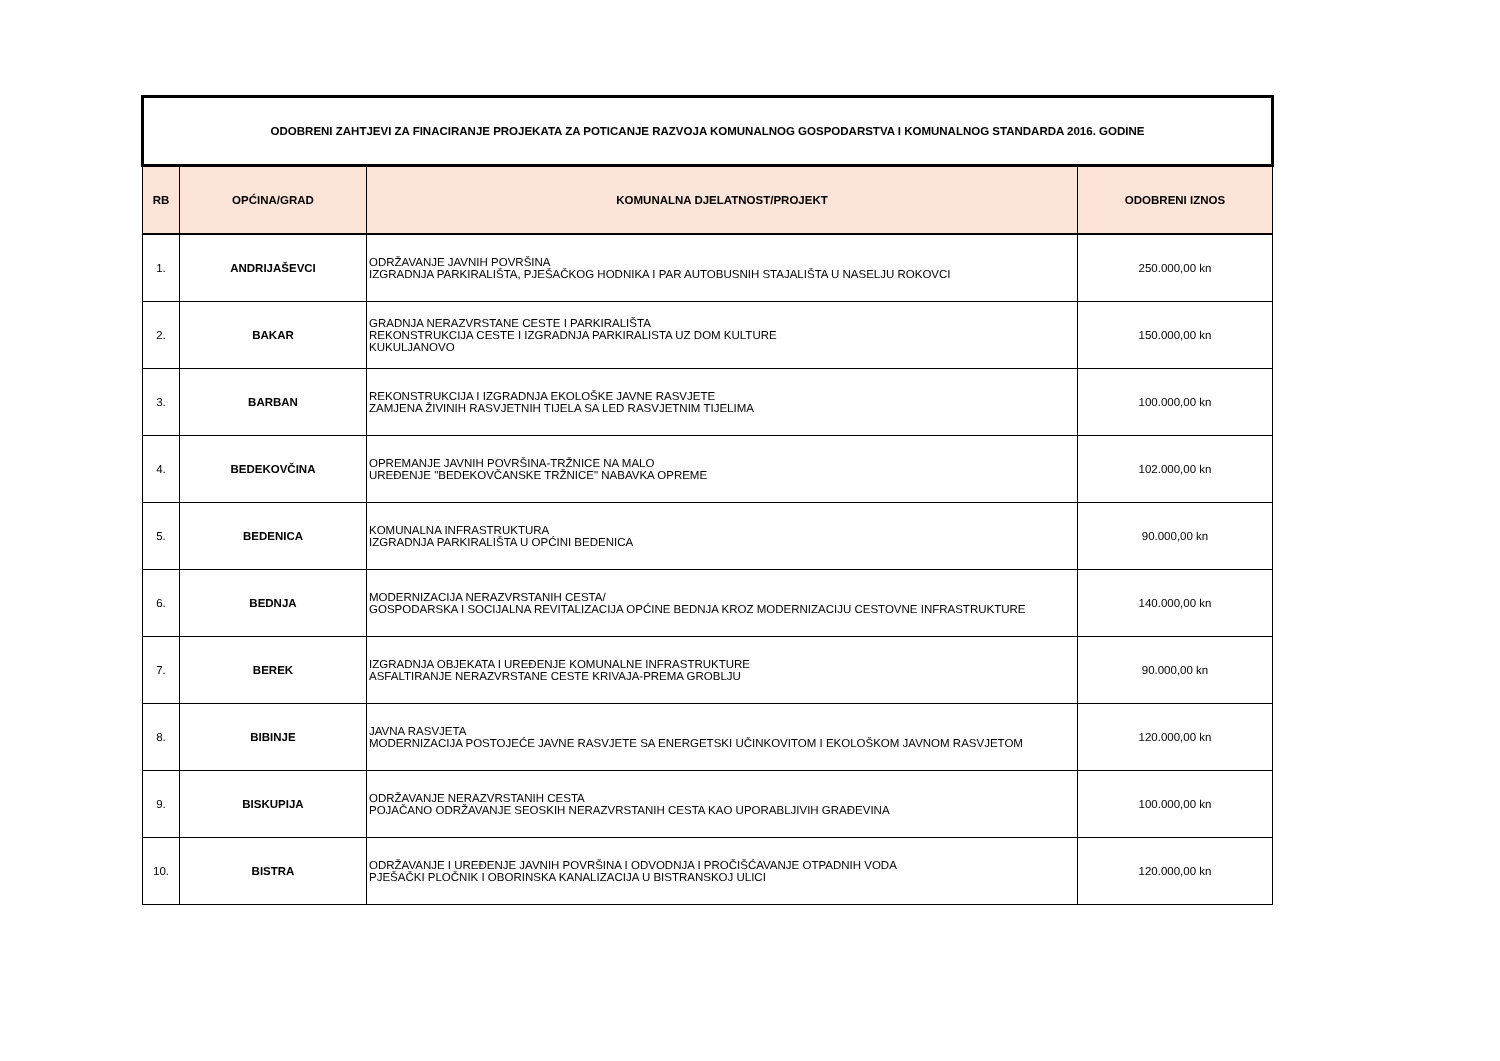| ODOBRENI ZAHTJEVI ZA FINACIRANJE PROJEKATA ZA POTICANJE RAZVOJA KOMUNALNOG GOSPODARSTVA I KOMUNALNOG STANDARDA 2016. GODINE | | | |
| RB | OPĆINA/GRAD | KOMUNALNA DJELATNOST/PROJEKT | ODOBRENI IZNOS |
| 1. | ANDRIJAŠEVCI | ODRŽAVANJE JAVNIH POVRŠINA IZGRADNJA PARKIRALIŠTA, PJEŠAČKOG HODNIKA I PAR AUTOBUSNIH STAJALIŠTA U NASELJU ROKOVCI | 250.000,00 kn |
| 2. | BAKAR | GRADNJA NERAZVRSTANE CESTE I PARKIRALIŠTA REKONSTRUKCIJA CESTE I IZGRADNJA PARKIRALISTA UZ DOM KULTURE KUKULJANOVO | 150.000,00 kn |
| 3. | BARBAN | REKONSTRUKCIJA I IZGRADNJA EKOLOŠKE JAVNE RASVJETE ZAMJENA ŽIVINIH RASVJETNIH TIJELA SA LED RASVJETNIM TIJELIMA | 100.000,00 kn |
| 4. | BEDEKOVČINA | OPREMANJE JAVNIH POVRŠINA-TRŽNICE NA MALO UREĐENJE "BEDEKOVČANSKE TRŽNICE" NABAVKA OPREME | 102.000,00 kn |
| 5. | BEDENICA | KOMUNALNA INFRASTRUKTURA IZGRADNJA PARKIRALIŠTA U OPĆINI BEDENICA | 90.000,00 kn |
| 6. | BEDNJA | MODERNIZACIJA NERAZVRSTANIH CESTA/ GOSPODARSKA I SOCIJALNA REVITALIZACIJA OPĆINE BEDNJA KROZ MODERNIZACIJU CESTOVNE INFRASTRUKTURE | 140.000,00 kn |
| 7. | BEREK | IZGRADNJA OBJEKATA I UREĐENJE KOMUNALNE INFRASTRUKTURE ASFALTIRANJE NERAZVRSTANE CESTE KRIVAJA-PREMA GROBLJU | 90.000,00 kn |
| 8. | BIBINJE | JAVNA RASVJETA MODERNIZACIJA POSTOJEĆE JAVNE RASVJETE SA ENERGETSKI UČINKOVITOM I EKOLOŠKOM JAVNOM RASVJETOM | 120.000,00 kn |
| 9. | BISKUPIJA | ODRŽAVANJE NERAZVRSTANIH CESTA POJAČANO ODRŽAVANJE SEOSKIH NERAZVRSTANIH CESTA KAO UPORABLJIVIH GRAĐEVINA | 100.000,00 kn |
| 10. | BISTRA | ODRŽAVANJE I UREĐENJE JAVNIH POVRŠINA I ODVODNJA I PROČIŠĆAVANJE OTPADNIH VODA PJEŠAČKI PLOČNIK I OBORINSKA KANALIZACIJA U BISTRANSKOJ ULICI | 120.000,00 kn |